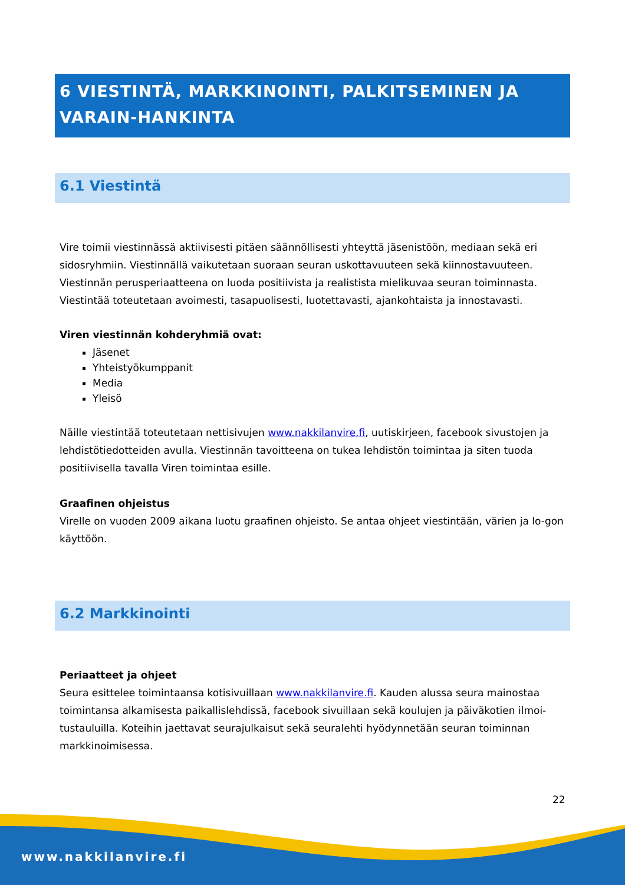6 VIESTINTÄ, MARKKINOINTI, PALKITSEMINEN JA VARAIN-HANKINTA
6.1 Viestintä
Vire toimii viestinnässä aktiivisesti pitäen säännöllisesti yhteyttä jäsenistöön, mediaan sekä eri sidosryhmiin. Viestinnällä vaikutetaan suoraan seuran uskottavuuteen sekä kiinnostavuuteen. Viestinnän perusperiaatteena on luoda positiivista ja realistista mielikuvaa seuran toiminnasta. Viestintää toteutetaan avoimesti, tasapuolisesti, luotettavasti, ajankohtaista ja innostavasti.
Viren viestinnän kohderyhmiä ovat:
Jäsenet
Yhteistyökumppanit
Media
Yleisö
Näille viestintää toteutetaan nettisivujen www.nakkilanvire.fi, uutiskirjeen, facebook sivustojen ja lehdistötiedotteiden avulla. Viestinnän tavoitteena on tukea lehdistön toimintaa ja siten tuoda positiivisella tavalla Viren toimintaa esille.
Graafinen ohjeistus
Virelle on vuoden 2009 aikana luotu graafinen ohjeisto. Se antaa ohjeet viestintään, värien ja lo-gon käyttöön.
6.2 Markkinointi
Periaatteet ja ohjeet
Seura esittelee toimintaansa kotisivuillaan www.nakkilanvire.fi. Kauden alussa seura mainostaa toimintansa alkamisesta paikallislehdissä, facebook sivuillaan sekä koulujen ja päiväkotien ilmoi-tustauluilla. Koteihin jaettavat seurajulkaisut sekä seuralehti hyödynnetään seuran toiminnan markkinoimisessa.
22
www.nakkilanvire.fi